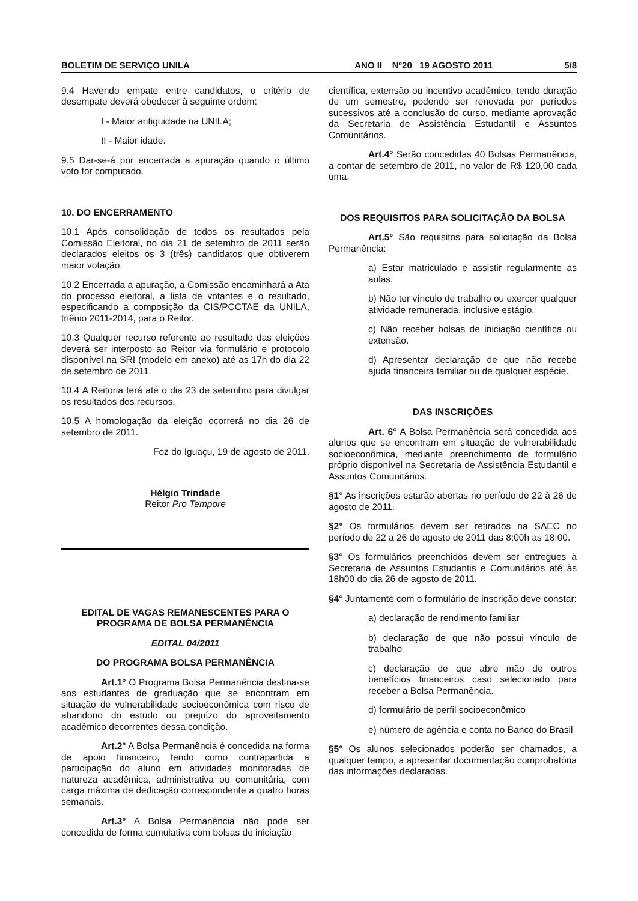BOLETIM DE SERVIÇO UNILA ANO II Nº20 19 AGOSTO 2011 5/8
9.4 Havendo empate entre candidatos, o critério de desempate deverá obedecer à seguinte ordem:
I - Maior antiguidade na UNILA;
II - Maior idade.
9.5 Dar-se-á por encerrada a apuração quando o último voto for computado.
10. DO ENCERRAMENTO
10.1 Após consolidação de todos os resultados pela Comissão Eleitoral, no dia 21 de setembro de 2011 serão declarados eleitos os 3 (três) candidatos que obtiverem maior votação.
10.2 Encerrada a apuração, a Comissão encaminhará a Ata do processo eleitoral, a lista de votantes e o resultado, especificando a composição da CIS/PCCTAE da UNILA, triênio 2011-2014, para o Reitor.
10.3 Qualquer recurso referente ao resultado das eleições deverá ser interposto ao Reitor via formulário e protocolo disponível na SRI (modelo em anexo) até as 17h do dia 22 de setembro de 2011.
10.4 A Reitoria terá até o dia 23 de setembro para divulgar os resultados dos recursos.
10.5 A homologação da eleição ocorrerá no dia 26 de setembro de 2011.
Foz do Iguaçu, 19 de agosto de 2011.
Hélgio Trindade
Reitor Pro Tempore
EDITAL DE VAGAS REMANESCENTES PARA O PROGRAMA DE BOLSA PERMANÊNCIA
EDITAL 04/2011
DO PROGRAMA BOLSA PERMANÊNCIA
Art.1° O Programa Bolsa Permanência destina-se aos estudantes de graduação que se encontram em situação de vulnerabilidade socioeconômica com risco de abandono do estudo ou prejuízo do aproveitamento acadêmico decorrentes dessa condição.
Art.2° A Bolsa Permanência é concedida na forma de apoio financeiro, tendo como contrapartida a participação do aluno em atividades monitoradas de natureza acadêmica, administrativa ou comunitária, com carga máxima de dedicação correspondente a quatro horas semanais.
Art.3° A Bolsa Permanência não pode ser concedida de forma cumulativa com bolsas de iniciação
científica, extensão ou incentivo acadêmico, tendo duração de um semestre, podendo ser renovada por períodos sucessivos até a conclusão do curso, mediante aprovação da Secretaria de Assistência Estudantil e Assuntos Comunitários.
Art.4° Serão concedidas 40 Bolsas Permanência, a contar de setembro de 2011, no valor de R$ 120,00 cada uma.
DOS REQUISITOS PARA SOLICITAÇÃO DA BOLSA
Art.5° São requisitos para solicitação da Bolsa Permanência:
a) Estar matriculado e assistir regularmente as aulas.
b) Não ter vínculo de trabalho ou exercer qualquer atividade remunerada, inclusive estágio.
c) Não receber bolsas de iniciação científica ou extensão.
d) Apresentar declaração de que não recebe ajuda financeira familiar ou de qualquer espécie.
DAS INSCRIÇÕES
Art. 6° A Bolsa Permanência será concedida aos alunos que se encontram em situação de vulnerabilidade socioeconômica, mediante preenchimento de formulário próprio disponível na Secretaria de Assistência Estudantil e Assuntos Comunitários.
§1° As inscrições estarão abertas no período de 22 à 26 de agosto de 2011.
§2° Os formulários devem ser retirados na SAEC no período de 22 a 26 de agosto de 2011 das 8:00h as 18:00.
§3° Os formulários preenchidos devem ser entregues à Secretaria de Assuntos Estudantis e Comunitários até às 18h00 do dia 26 de agosto de 2011.
§4° Juntamente com o formulário de inscrição deve constar:
a) declaração de rendimento familiar
b) declaração de que não possui vínculo de trabalho
c) declaração de que abre mão de outros benefícios financeiros caso selecionado para receber a Bolsa Permanência.
d) formulário de perfil socioeconômico
e) número de agência e conta no Banco do Brasil
§5° Os alunos selecionados poderão ser chamados, a qualquer tempo, a apresentar documentação comprobatória das informações declaradas.